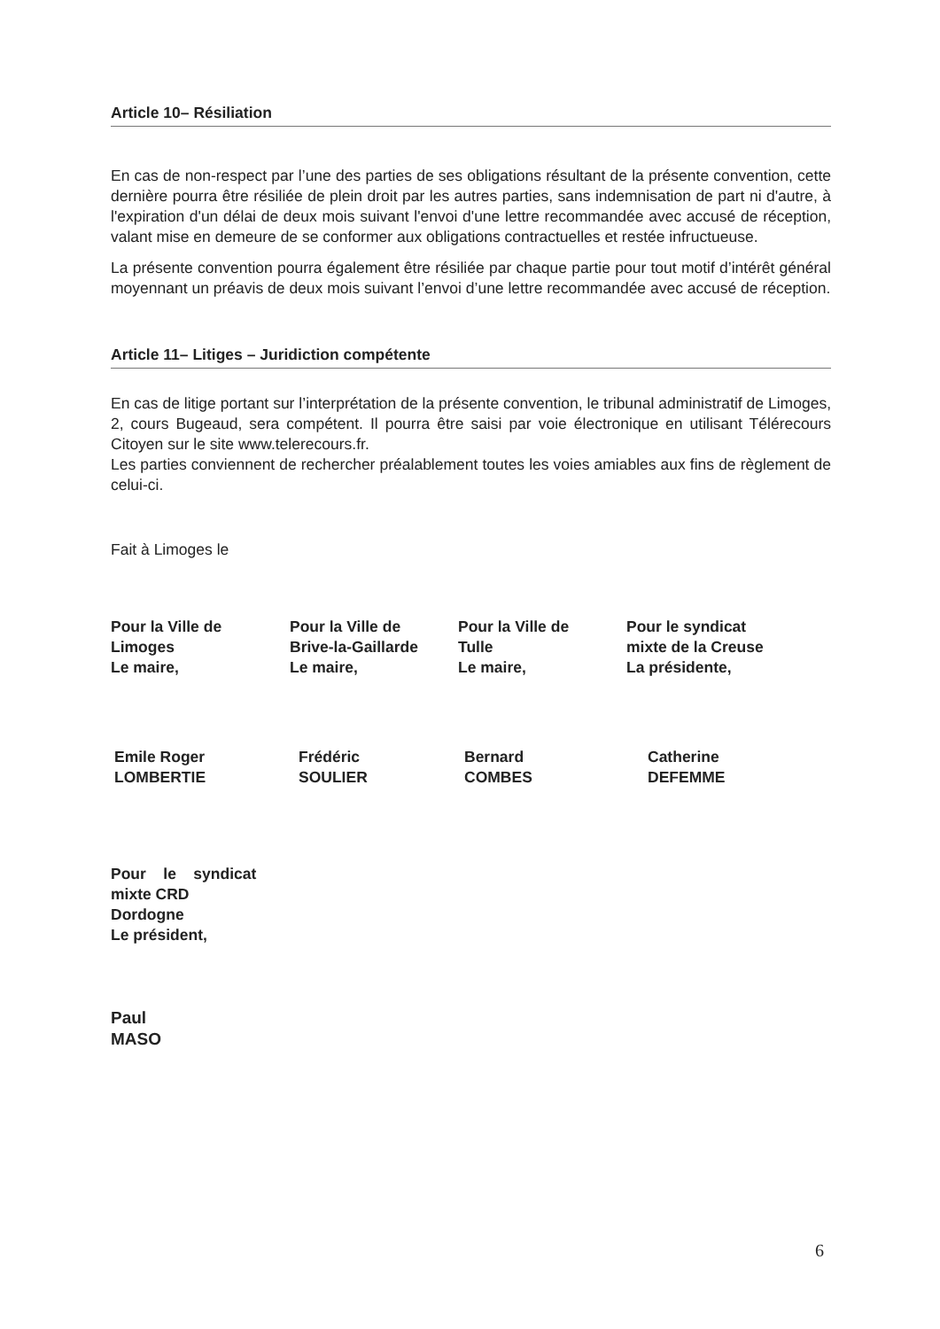Article 10– Résiliation
En cas de non-respect par l’une des parties de ses obligations résultant de la présente convention, cette dernière pourra être résiliée de plein droit par les autres parties, sans indemnisation de part ni d'autre, à l'expiration d'un délai de deux mois suivant l'envoi d'une lettre recommandée avec accusé de réception, valant mise en demeure de se conformer aux obligations contractuelles et restée infructueuse.
La présente convention pourra également être résiliée par chaque partie pour tout motif d’intérêt général moyennant un préavis de deux mois suivant l’envoi d’une lettre recommandée avec accusé de réception.
Article 11– Litiges – Juridiction compétente
En cas de litige portant sur l’interprétation de la présente convention, le tribunal administratif de Limoges, 2, cours Bugeaud, sera compétent. Il pourra être saisi par voie électronique en utilisant Télérecours Citoyen sur le site www.telerecours.fr.
Les parties conviennent de rechercher préalablement toutes les voies amiables aux fins de règlement de celui-ci.
Fait à Limoges le
Pour la Ville de
Limoges
Le maire,
Pour la Ville de
Brive-la-Gaillarde
Le maire,
Pour la Ville de
Tulle
Le maire,
Pour le syndicat
mixte de la Creuse
La présidente,
Emile Roger
LOMBERTIE
Frédéric
SOULIER
Bernard
COMBES
Catherine
DEFEMME
Pour le syndicat
mixte CRD
Dordogne
Le président,
Paul
MASO
6